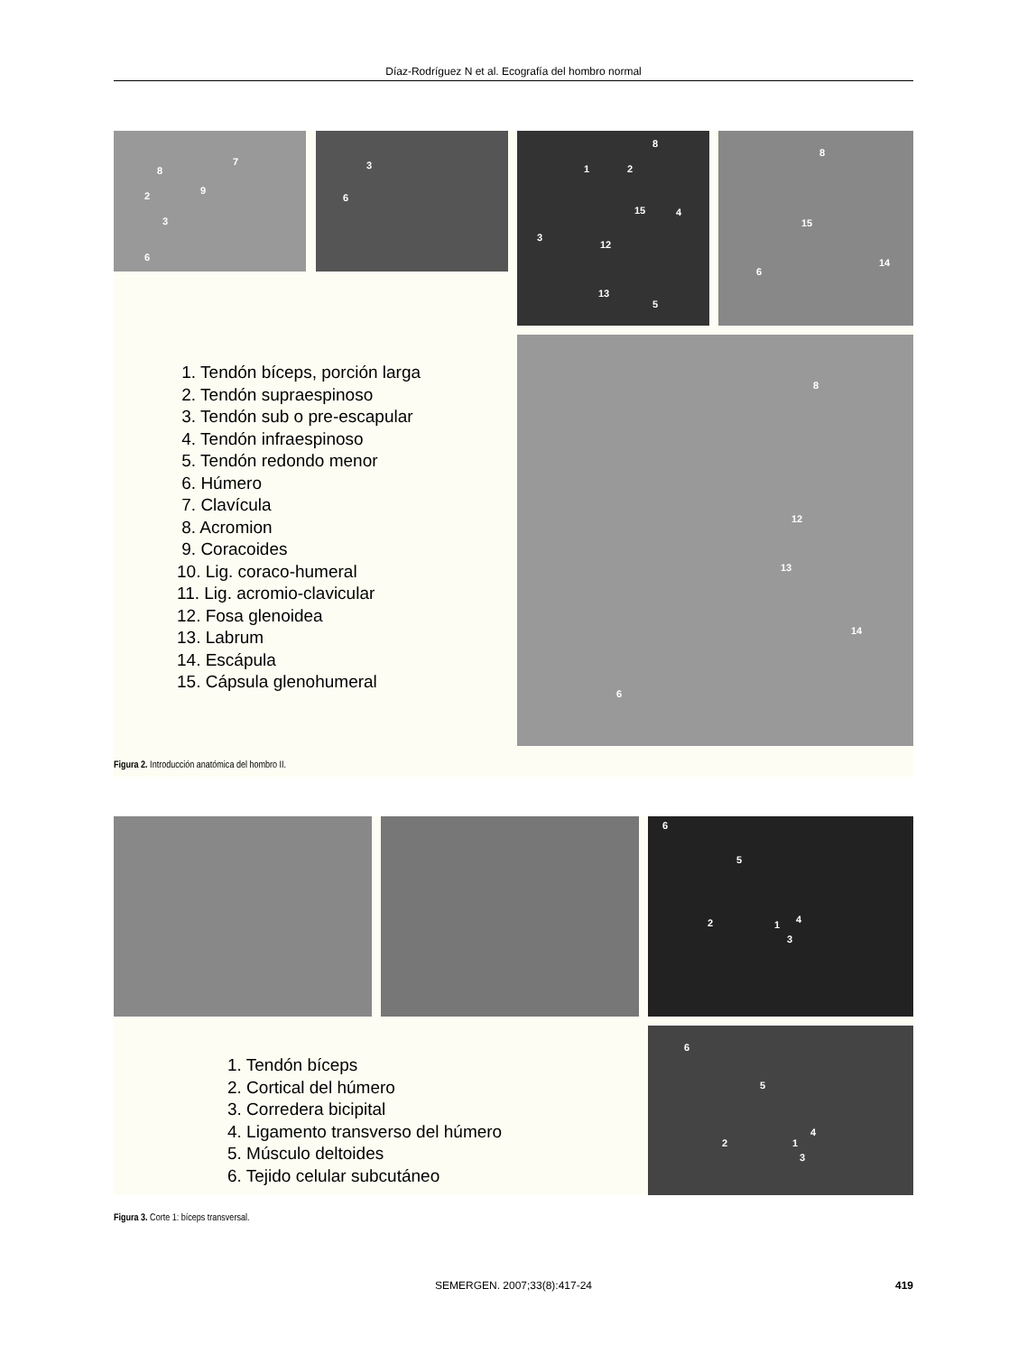Díaz-Rodríguez N et al. Ecografía del hombro normal
8
7
9 2
3
6
3
6
8
1 2
15 4
3
12
13
5
8
15
14
6
1. Tendón bíceps, porción larga
2. Tendón supraespinoso
3. Tendón sub o pre-escapular
4. Tendón infraespinoso
5. Tendón redondo menor
6. Húmero
7. Clavícula
8. Acromion
9. Coracoides
10. Lig. coraco-humeral
11. Lig. acromio-clavicular
12. Fosa glenoidea
13. Labrum
14. Escápula
15. Cápsula glenohumeral
8
12
13
14
6
Figura 2. Introducción anatómica del hombro II.
6
5
2 1 4
3
1. Tendón bíceps
2. Cortical del húmero
3. Corredera bicipital
4. Ligamento transverso del húmero
5. Músculo deltoides
6. Tejido celular subcutáneo
6
5
2 1
4
3
Figura 3. Corte 1: bíceps transversal.
SEMERGEN. 2007;33(8):417-24 419